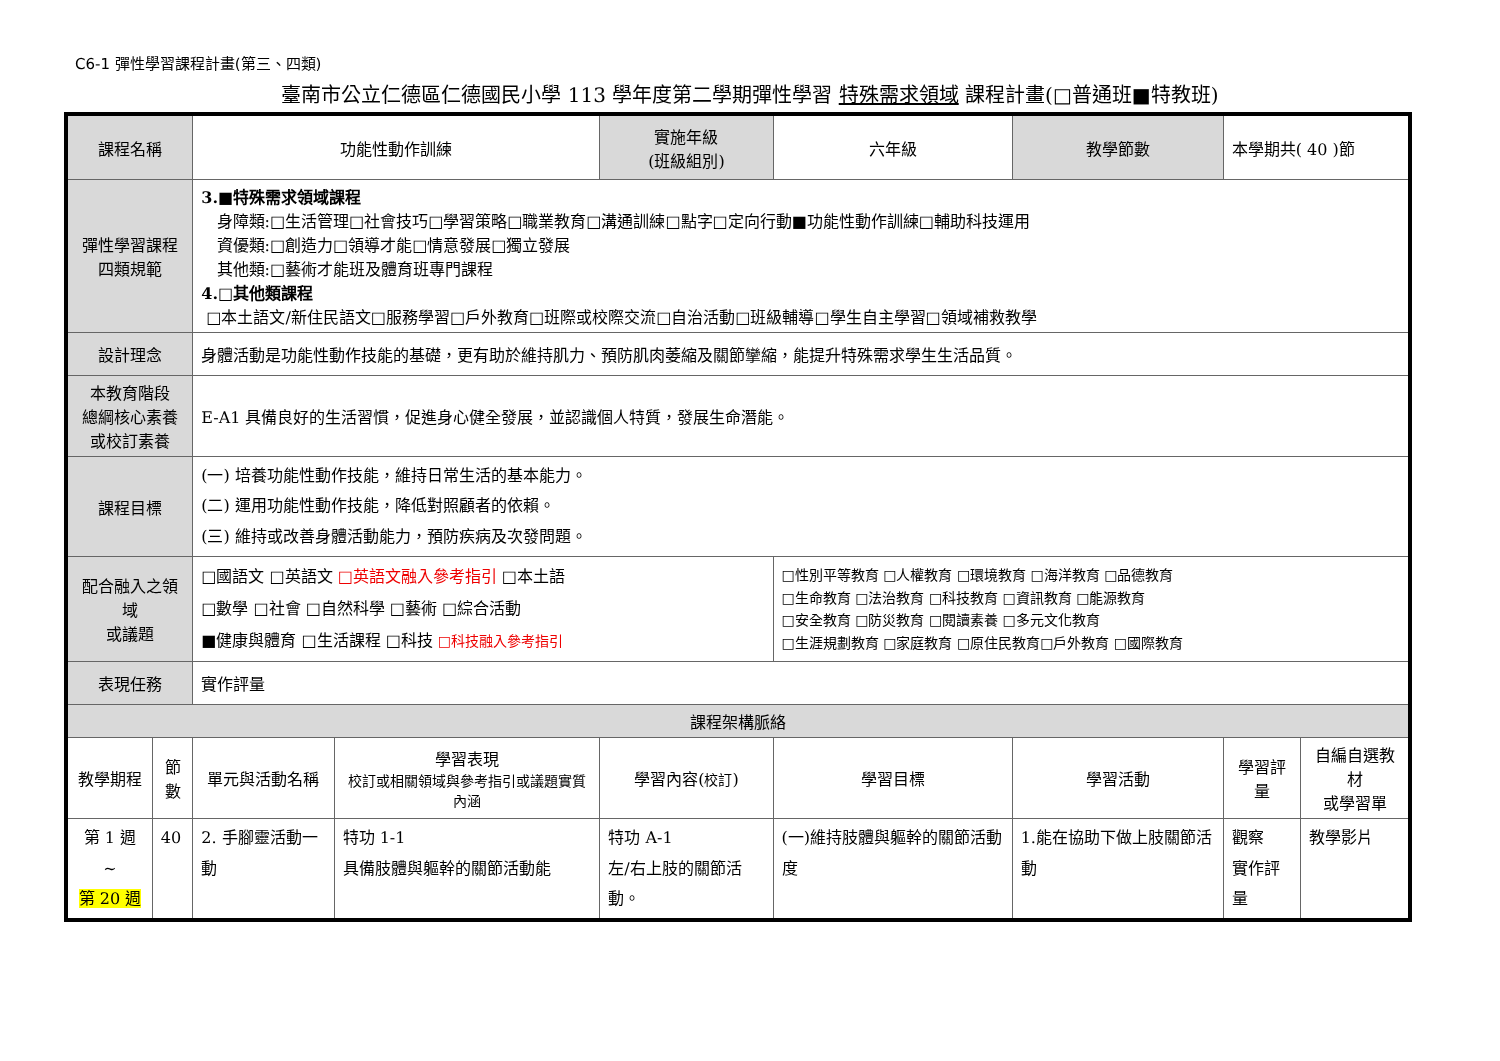C6-1 彈性學習課程計畫(第三、四類)
臺南市公立仁德區仁德國民小學 113 學年度第二學期彈性學習 特殊需求領域 課程計畫(□普通班■特教班)
| 課程名稱 | | 功能性動作訓練 | | 實施年級 (班級組別) | 六年級 | | 教學節數 | 本學期共( 40 )節 | |
| 彈性學習課程 四類規範 | | 3.■特殊需求領域課程 身障類:□生活管理□社會技巧□學習策略□職業教育□溝通訓練□點字□定向行動■功能性動作訓練□輔助科技運用 資優類:□創造力□領導才能□情意發展□獨立發展 其他類:□藝術才能班及體育班專門課程 4.□其他類課程 □本土語文/新住民語文□服務學習□戶外教育□班際或校際交流□自治活動□班級輔導□學生自主學習□領域補救教學 | | | | | | | |
| 設計理念 | | 身體活動是功能性動作技能的基礎，更有助於維持肌力、預防肌肉萎縮及關節攣縮，能提升特殊需求學生生活品質。 | | | | | | | |
| 本教育階段 總綱核心素養 或校訂素養 | | E-A1 具備良好的生活習慣，促進身心健全發展，並認識個人特質，發展生命潛能。 | | | | | | | |
| 課程目標 | | (一) 培養功能性動作技能，維持日常生活的基本能力。 (二) 運用功能性動作技能，降低對照顧者的依賴。 (三) 維持或改善身體活動能力，預防疾病及次發問題。 | | | | | | | |
| 配合融入之領域 或議題 | | □國語文 □英語文 □英語文融入參考指引 □本土語 □數學 □社會 □自然科學 □藝術 □綜合活動 ■健康與體育 □生活課程 □科技 □科技融入參考指引 | | | | □性別平等教育 □人權教育 □環境教育 □海洋教育 □品德教育 □生命教育 □法治教育 □科技教育 □資訊教育 □能源教育 □安全教育 □防災教育 □閱讀素養 □多元文化教育 □生涯規劃教育 □家庭教育 □原住民教育□戶外教育 □國際教育 | | | |
| 表現任務 | | 實作評量 | | | | | | | |
| 課程架構脈絡 | | | | | | | | | |
| 教學期程 | 節 數 | 單元與活動名稱 | 學習表現 校訂或相關領域與參考指引或議題實質內涵 | 學習內容( 校訂 ) | | 學習目標 | 學習活動 | 學習評量 | 自編自選教材 或學習單 |
| 第 1 週 ~ 第 20 週 | 40 | 2. 手腳靈活動一動 | 特功 1-1 具備肢體與軀幹的關節活動能 | 特功 A-1 左/右上肢的關節活動。 | | (一)維持肢體與軀幹的關節活動度 | 1.能在協助下做上肢關節活動 | 觀察 實作評量 | 教學影片 |